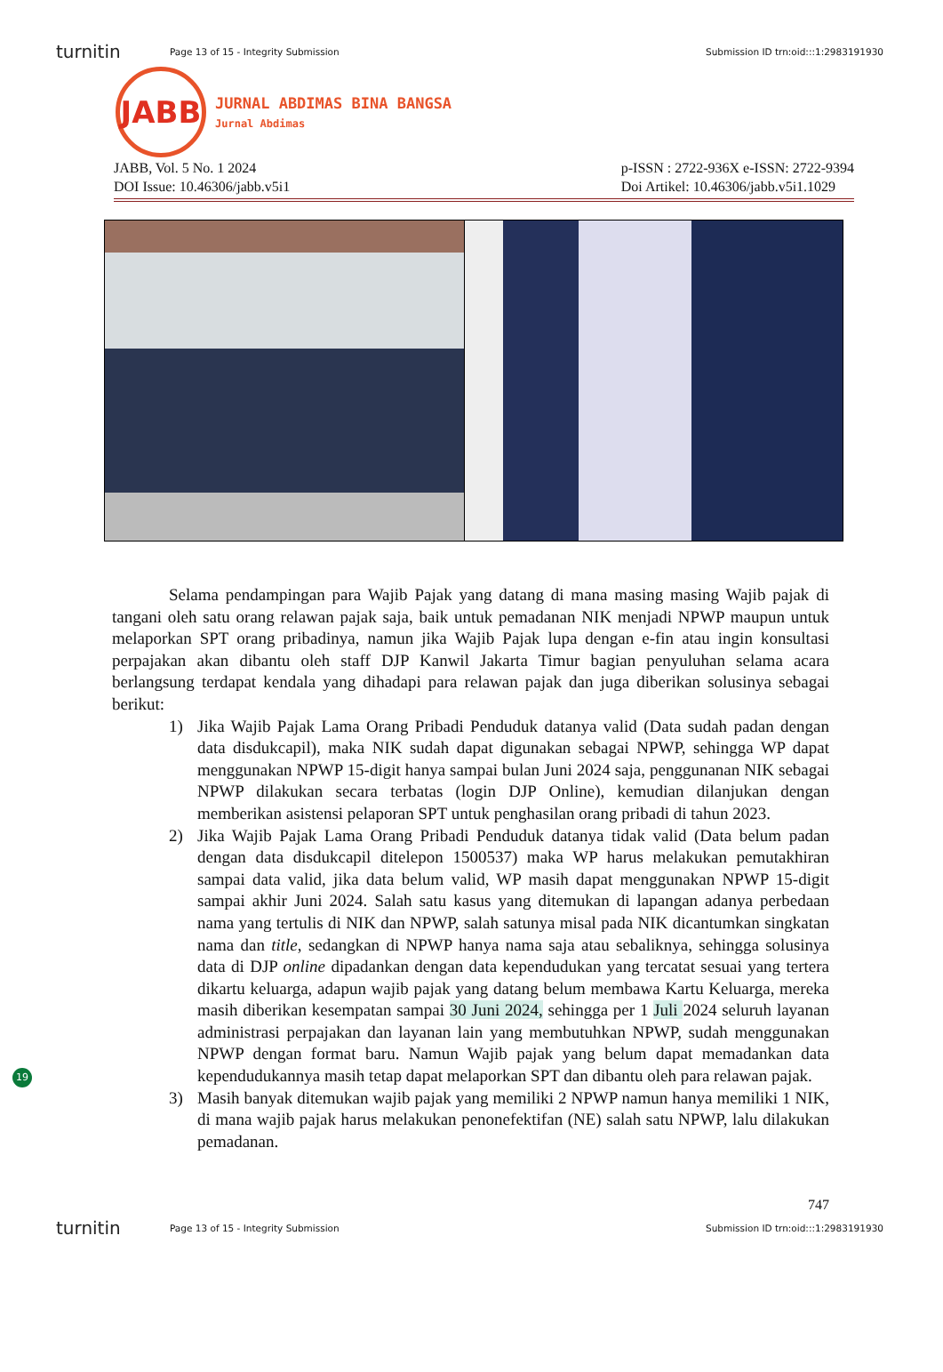turnitin Page 13 of 15 - Integrity Submission Submission ID trn:oid:::1:2983191930
JABB
JURNAL ABDIMAS BINA BANGSA
Jurnal Abdimas
JABB, Vol. 5 No. 1 2024
DOI Issue: 10.46306/jabb.v5i1
p-ISSN : 2722-936X e-ISSN: 2722-9394
Doi Artikel: 10.46306/jabb.v5i1.1029
Selama pendampingan para Wajib Pajak yang datang di mana masing masing Wajib pajak di tangani oleh satu orang relawan pajak saja, baik untuk pemadanan NIK menjadi NPWP maupun untuk melaporkan SPT orang pribadinya, namun jika Wajib Pajak lupa dengan e-fin atau ingin konsultasi perpajakan akan dibantu oleh staff DJP Kanwil Jakarta Timur bagian penyuluhan selama acara berlangsung terdapat kendala yang dihadapi para relawan pajak dan juga diberikan solusinya sebagai berikut:
1) Jika Wajib Pajak Lama Orang Pribadi Penduduk datanya valid (Data sudah padan dengan data disdukcapil), maka NIK sudah dapat digunakan sebagai NPWP, sehingga WP dapat menggunakan NPWP 15-digit hanya sampai bulan Juni 2024 saja, penggunanan NIK sebagai NPWP dilakukan secara terbatas (login DJP Online), kemudian dilanjukan dengan memberikan asistensi pelaporan SPT untuk penghasilan orang pribadi di tahun 2023.
2) Jika Wajib Pajak Lama Orang Pribadi Penduduk datanya tidak valid (Data belum padan dengan data disdukcapil ditelepon 1500537) maka WP harus melakukan pemutakhiran sampai data valid, jika data belum valid, WP masih dapat menggunakan NPWP 15-digit sampai akhir Juni 2024. Salah satu kasus yang ditemukan di lapangan adanya perbedaan nama yang tertulis di NIK dan NPWP, salah satunya misal pada NIK dicantumkan singkatan nama dan title, sedangkan di NPWP hanya nama saja atau sebaliknya, sehingga solusinya data di DJP online dipadankan dengan data kependudukan yang tercatat sesuai yang tertera dikartu keluarga, adapun wajib pajak yang datang belum membawa Kartu Keluarga, mereka masih diberikan kesempatan sampai 30 Juni 2024, sehingga per 1 Juli 2024 seluruh layanan administrasi perpajakan dan layanan lain yang membutuhkan NPWP, sudah menggunakan NPWP dengan format baru. Namun Wajib pajak yang belum dapat memadankan data kependudukannya masih tetap dapat melaporkan SPT dan dibantu oleh para relawan pajak.
3) Masih banyak ditemukan wajib pajak yang memiliki 2 NPWP namun hanya memiliki 1 NIK, di mana wajib pajak harus melakukan penonefektifan (NE) salah satu NPWP, lalu dilakukan pemadanan.
19
747
turnitin Page 13 of 15 - Integrity Submission Submission ID trn:oid:::1:2983191930